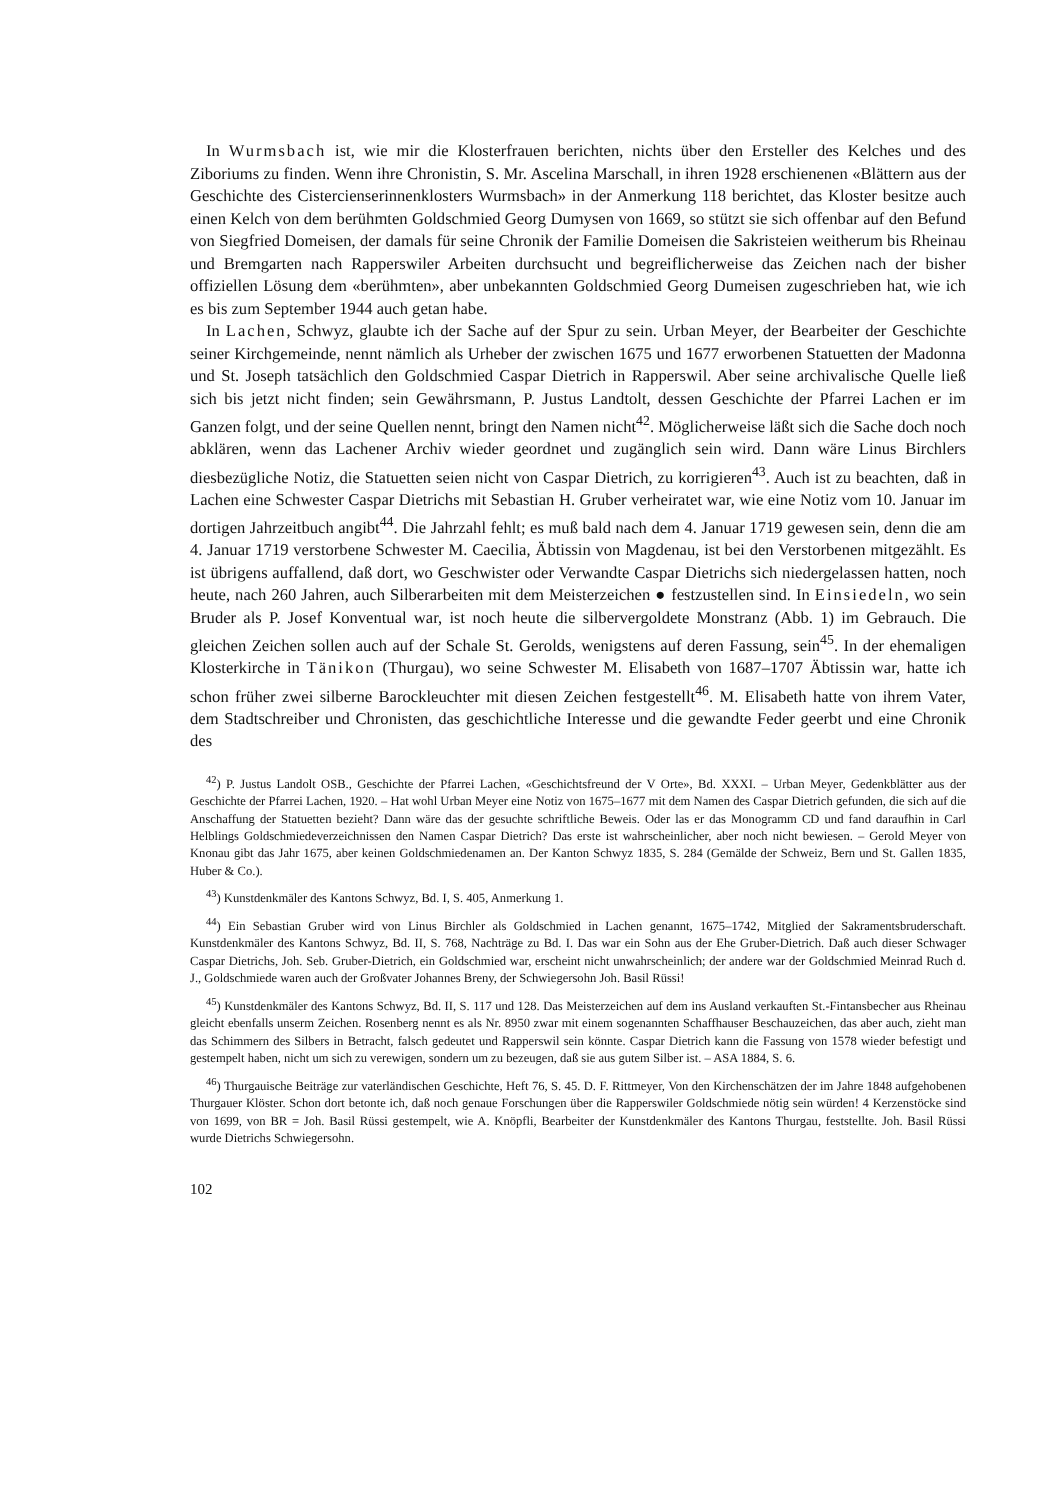In Wurmsbach ist, wie mir die Klosterfrauen berichten, nichts über den Ersteller des Kelches und des Ziboriums zu finden. Wenn ihre Chronistin, S. Mr. Ascelina Marschall, in ihren 1928 erschienenen «Blättern aus der Geschichte des Cistercienserinnenklosters Wurmsbach» in der Anmerkung 118 berichtet, das Kloster besitze auch einen Kelch von dem berühmten Goldschmied Georg Dumysen von 1669, so stützt sie sich offenbar auf den Befund von Siegfried Domeisen, der damals für seine Chronik der Familie Domeisen die Sakristeien weitherum bis Rheinau und Bremgarten nach Rapperswiler Arbeiten durchsucht und begreiflicherweise das Zeichen nach der bisher offiziellen Lösung dem «berühmten», aber unbekannten Goldschmied Georg Dumeisen zugeschrieben hat, wie ich es bis zum September 1944 auch getan habe.
In Lachen, Schwyz, glaubte ich der Sache auf der Spur zu sein. Urban Meyer, der Bearbeiter der Geschichte seiner Kirchgemeinde, nennt nämlich als Urheber der zwischen 1675 und 1677 erworbenen Statuetten der Madonna und St. Joseph tatsächlich den Goldschmied Caspar Dietrich in Rapperswil. Aber seine archivalische Quelle ließ sich bis jetzt nicht finden; sein Gewährsmann, P. Justus Landtolt, dessen Geschichte der Pfarrei Lachen er im Ganzen folgt, und der seine Quellen nennt, bringt den Namen nicht<sup>42</sup>. Möglicherweise läßt sich die Sache doch noch abklären, wenn das Lachener Archiv wieder geordnet und zugänglich sein wird. Dann wäre Linus Birchlers diesbezügliche Notiz, die Statuetten seien nicht von Caspar Dietrich, zu korrigieren<sup>43</sup>. Auch ist zu beachten, daß in Lachen eine Schwester Caspar Dietrichs mit Sebastian H. Gruber verheiratet war, wie eine Notiz vom 10. Januar im dortigen Jahrzeitbuch angibt<sup>44</sup>. Die Jahrzahl fehlt; es muß bald nach dem 4. Januar 1719 gewesen sein, denn die am 4. Januar 1719 verstorbene Schwester M. Caecilia, Äbtissin von Magdenau, ist bei den Verstorbenen mitgezählt. Es ist übrigens auffallend, daß dort, wo Geschwister oder Verwandte Caspar Dietrichs sich niedergelassen hatten, noch heute, nach 260 Jahren, auch Silberarbeiten mit dem Meisterzeichen ● festzustellen sind. In Einsiedeln, wo sein Bruder als P. Josef Konventual war, ist noch heute die silbervergoldete Monstranz (Abb. 1) im Gebrauch. Die gleichen Zeichen sollen auch auf der Schale St. Gerolds, wenigstens auf deren Fassung, sein<sup>45</sup>. In der ehemaligen Klosterkirche in Tänikon (Thurgau), wo seine Schwester M. Elisabeth von 1687–1707 Äbtissin war, hatte ich schon früher zwei silberne Barockleuchter mit diesen Zeichen festgestellt<sup>46</sup>. M. Elisabeth hatte von ihrem Vater, dem Stadtschreiber und Chronisten, das geschichtliche Interesse und die gewandte Feder geerbt und eine Chronik des
<sup>42</sup>) P. Justus Landolt OSB., Geschichte der Pfarrei Lachen, «Geschichtsfreund der V Orte», Bd. XXXI. – Urban Meyer, Gedenkblätter aus der Geschichte der Pfarrei Lachen, 1920. – Hat wohl Urban Meyer eine Notiz von 1675–1677 mit dem Namen des Caspar Dietrich gefunden, die sich auf die Anschaffung der Statuetten bezieht? Dann wäre das der gesuchte schriftliche Beweis. Oder las er das Monogramm CD und fand daraufhin in Carl Helblings Goldschmiedeverzeichnissen den Namen Caspar Dietrich? Das erste ist wahrscheinlicher, aber noch nicht bewiesen. – Gerold Meyer von Knonau gibt das Jahr 1675, aber keinen Goldschmiedenamen an. Der Kanton Schwyz 1835, S. 284 (Gemälde der Schweiz, Bern und St. Gallen 1835, Huber & Co.).
<sup>43</sup>) Kunstdenkmäler des Kantons Schwyz, Bd. I, S. 405, Anmerkung 1.
<sup>44</sup>) Ein Sebastian Gruber wird von Linus Birchler als Goldschmied in Lachen genannt, 1675–1742, Mitglied der Sakramentsbruderschaft. Kunstdenkmäler des Kantons Schwyz, Bd. II, S. 768, Nachträge zu Bd. I. Das war ein Sohn aus der Ehe Gruber-Dietrich. Daß auch dieser Schwager Caspar Dietrichs, Joh. Seb. Gruber-Dietrich, ein Goldschmied war, erscheint nicht unwahrscheinlich; der andere war der Goldschmied Meinrad Ruch d. J., Goldschmiede waren auch der Großvater Johannes Breny, der Schwiegersohn Joh. Basil Rüssi!
<sup>45</sup>) Kunstdenkmäler des Kantons Schwyz, Bd. II, S. 117 und 128. Das Meisterzeichen auf dem ins Ausland verkauften St.-Fintansbecher aus Rheinau gleicht ebenfalls unserm Zeichen. Rosenberg nennt es als Nr. 8950 zwar mit einem sogenannten Schaffhauser Beschauzeichen, das aber auch, zieht man das Schimmern des Silbers in Betracht, falsch gedeutet und Rapperswil sein könnte. Caspar Dietrich kann die Fassung von 1578 wieder befestigt und gestempelt haben, nicht um sich zu verewigen, sondern um zu bezeugen, daß sie aus gutem Silber ist. – ASA 1884, S. 6.
<sup>46</sup>) Thurgauische Beiträge zur vaterländischen Geschichte, Heft 76, S. 45. D. F. Rittmeyer, Von den Kirchenschätzen der im Jahre 1848 aufgehobenen Thurgauer Klöster. Schon dort betonte ich, daß noch genaue Forschungen über die Rapperswiler Goldschmiede nötig sein würden! 4 Kerzenstöcke sind von 1699, von BR = Joh. Basil Rüssi gestempelt, wie A. Knöpfli, Bearbeiter der Kunstdenkmäler des Kantons Thurgau, feststellte. Joh. Basil Rüssi wurde Dietrichs Schwiegersohn.
102